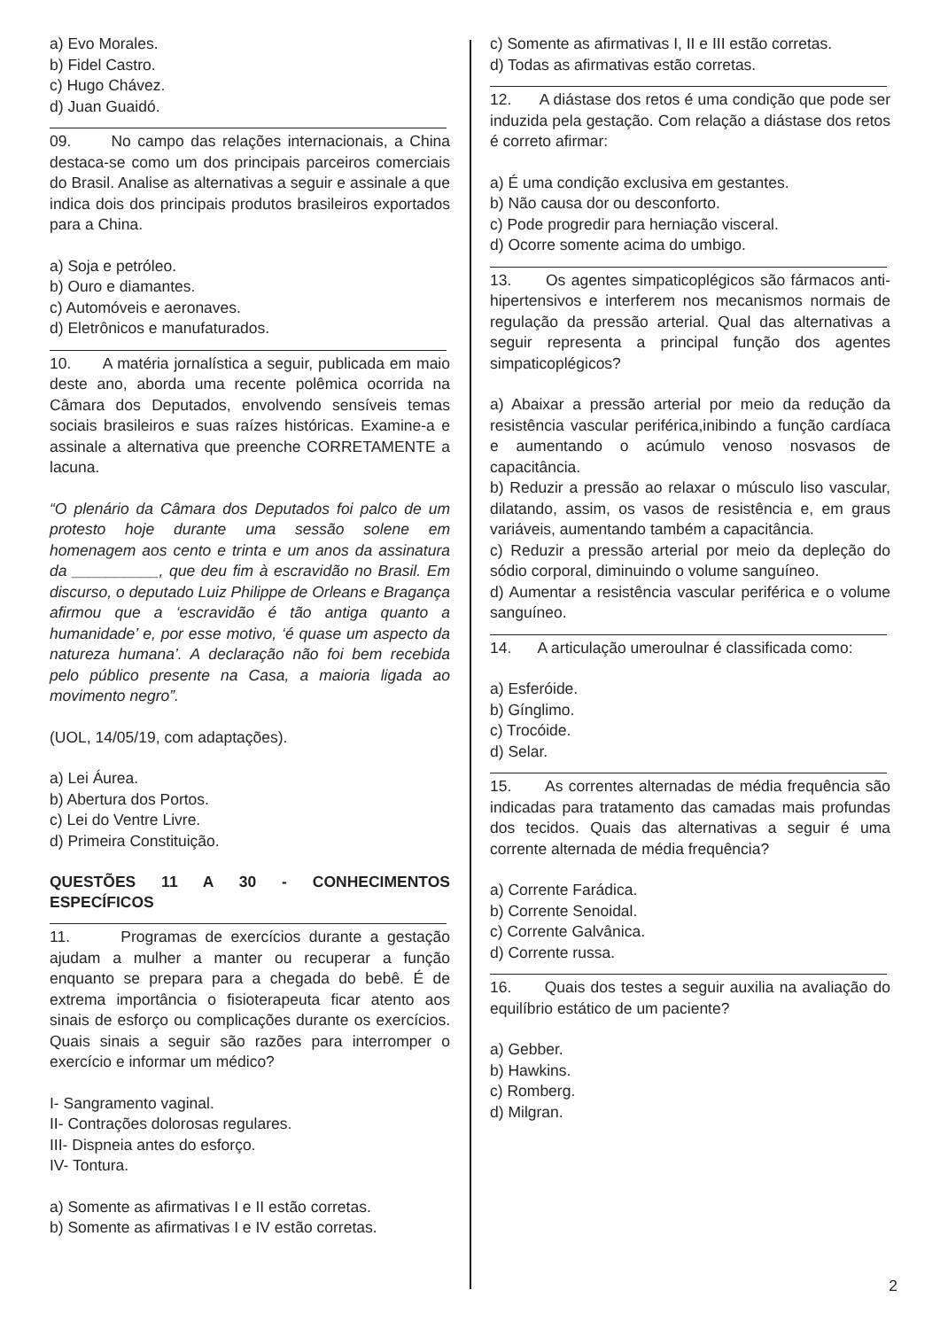a) Evo Morales.
b) Fidel Castro.
c) Hugo Chávez.
d) Juan Guaidó.
09. No campo das relações internacionais, a China destaca-se como um dos principais parceiros comerciais do Brasil. Analise as alternativas a seguir e assinale a que indica dois dos principais produtos brasileiros exportados para a China.
a) Soja e petróleo.
b) Ouro e diamantes.
c) Automóveis e aeronaves.
d) Eletrônicos e manufaturados.
10. A matéria jornalística a seguir, publicada em maio deste ano, aborda uma recente polêmica ocorrida na Câmara dos Deputados, envolvendo sensíveis temas sociais brasileiros e suas raízes históricas. Examine-a e assinale a alternativa que preenche CORRETAMENTE a lacuna.
“O plenário da Câmara dos Deputados foi palco de um protesto hoje durante uma sessão solene em homenagem aos cento e trinta e um anos da assinatura da __________, que deu fim à escravidão no Brasil. Em discurso, o deputado Luiz Philippe de Orleans e Bragança afirmou que a ‘escravidão é tão antiga quanto a humanidade’ e, por esse motivo, ‘é quase um aspecto da natureza humana’. A declaração não foi bem recebida pelo público presente na Casa, a maioria ligada ao movimento negro”.
(UOL, 14/05/19, com adaptações).
a) Lei Áurea.
b) Abertura dos Portos.
c) Lei do Ventre Livre.
d) Primeira Constituição.
QUESTÕES 11 A 30 - CONHECIMENTOS ESPECÍFICOS
11. Programas de exercícios durante a gestação ajudam a mulher a manter ou recuperar a função enquanto se prepara para a chegada do bebê. É de extrema importância o fisioterapeuta ficar atento aos sinais de esforço ou complicações durante os exercícios. Quais sinais a seguir são razões para interromper o exercício e informar um médico?
I- Sangramento vaginal.
II- Contrações dolorosas regulares.
III- Dispneia antes do esforço.
IV- Tontura.
a) Somente as afirmativas I e II estão corretas.
b) Somente as afirmativas I e IV estão corretas.
c) Somente as afirmativas I, II e III estão corretas.
d) Todas as afirmativas estão corretas.
12. A diástase dos retos é uma condição que pode ser induzida pela gestação. Com relação a diástase dos retos é correto afirmar:
a) É uma condição exclusiva em gestantes.
b) Não causa dor ou desconforto.
c) Pode progredir para herniação visceral.
d) Ocorre somente acima do umbigo.
13. Os agentes simpaticoplégicos são fármacos anti-hipertensivos e interferem nos mecanismos normais de regulação da pressão arterial. Qual das alternativas a seguir representa a principal função dos agentes simpaticoplégicos?
a) Abaixar a pressão arterial por meio da redução da resistência vascular periférica,inibindo a função cardíaca e aumentando o acúmulo venoso nosvasos de capacitância.
b) Reduzir a pressão ao relaxar o músculo liso vascular, dilatando, assim, os vasos de resistência e, em graus variáveis, aumentando também a capacitância.
c) Reduzir a pressão arterial por meio da depleção do sódio corporal, diminuindo o volume sanguíneo.
d) Aumentar a resistência vascular periférica e o volume sanguíneo.
14. A articulação umeroulnar é classificada como:
a) Esferóide.
b) Gínglimo.
c) Trocóide.
d) Selar.
15. As correntes alternadas de média frequência são indicadas para tratamento das camadas mais profundas dos tecidos. Quais das alternativas a seguir é uma corrente alternada de média frequência?
a) Corrente Farádica.
b) Corrente Senoidal.
c) Corrente Galvânica.
d) Corrente russa.
16. Quais dos testes a seguir auxilia na avaliação do equilíbrio estático de um paciente?
a) Gebber.
b) Hawkins.
c) Romberg.
d) Milgran.
2